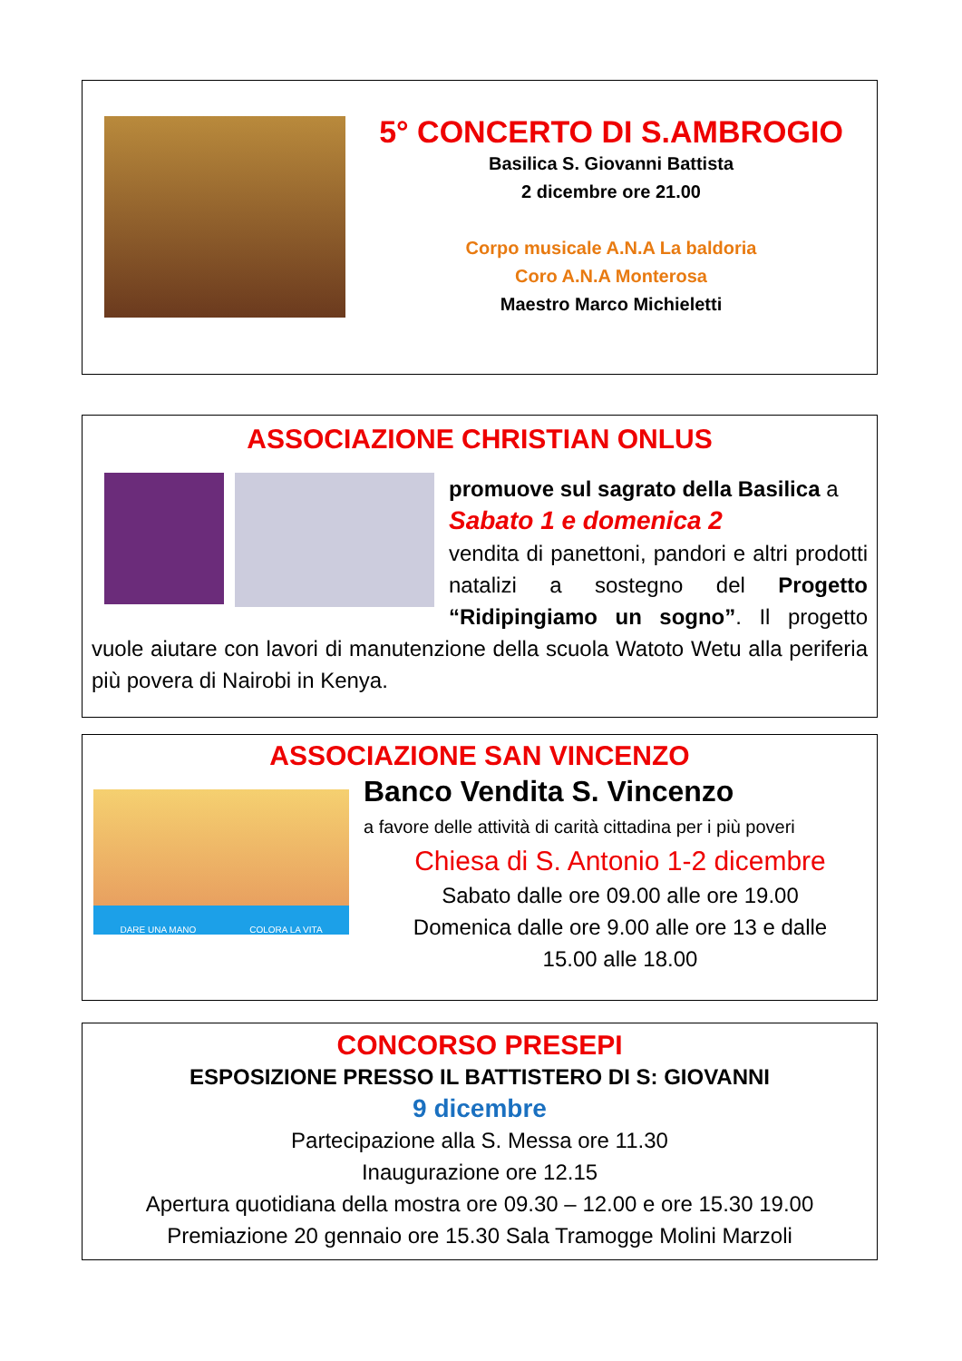5° CONCERTO DI S.AMBROGIO
Basilica S. Giovanni Battista
2 dicembre ore 21.00
Corpo musicale A.N.A La baldoria
Coro A.N.A Monterosa
Maestro Marco Michieletti
ASSOCIAZIONE CHRISTIAN ONLUS
promuove sul sagrato della Basilica a
Sabato 1 e domenica 2
vendita di panettoni, pandori e altri prodotti natalizi a sostegno del Progetto “Ridipingiamo un sogno”. Il progetto vuole aiutare con lavori di manutenzione della scuola Watoto Wetu alla periferia più povera di Nairobi in Kenya.
ASSOCIAZIONE SAN VINCENZO
DARE UNA MANO COLORA LA VITA
Banco Vendita S. Vincenzo
a favore delle attività di carità cittadina per i più poveri
Chiesa di S. Antonio 1-2 dicembre
Sabato dalle ore 09.00 alle ore 19.00
Domenica dalle ore 9.00 alle ore 13 e dalle
15.00 alle 18.00
CONCORSO PRESEPI
ESPOSIZIONE PRESSO IL BATTISTERO DI S: GIOVANNI
9 dicembre
Partecipazione alla S. Messa ore 11.30
Inaugurazione ore 12.15
Apertura quotidiana della mostra ore 09.30 – 12.00 e ore 15.30 19.00
Premiazione 20 gennaio ore 15.30 Sala Tramogge Molini Marzoli